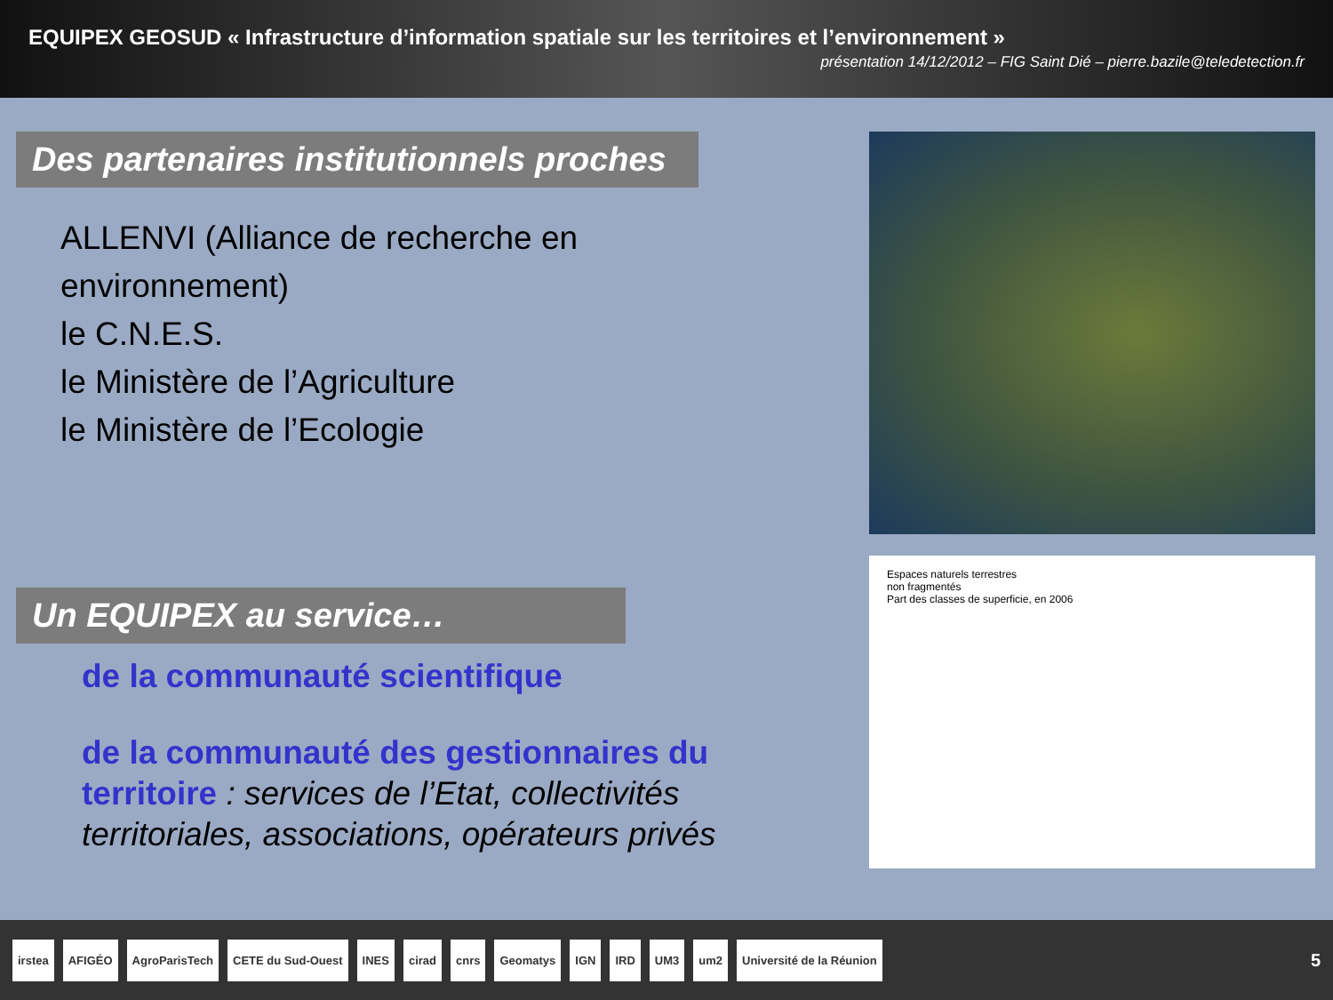EQUIPEX GEOSUD « Infrastructure d’information spatiale sur les territoires et l’environnement »
présentation 14/12/2012 – FIG Saint Dié – pierre.bazile@teledetection.fr
Des partenaires institutionnels proches
ALLENVI (Alliance de recherche en environnement)
le C.N.E.S.
le Ministère de l’Agriculture
le Ministère de l’Ecologie
Un EQUIPEX au service…
de la communauté scientifique
de la communauté des gestionnaires du territoire : services de l’Etat, collectivités territoriales, associations, opérateurs privés
Espaces naturels terrestres
non fragmentés
Part des classes de superficie, en 2006
irstea AFIGÉO AgroParisTech CETE du Sud-Ouest INES cirad cnrs Geomatys IGN IRD UM3 um2 Université de la Réunion 5